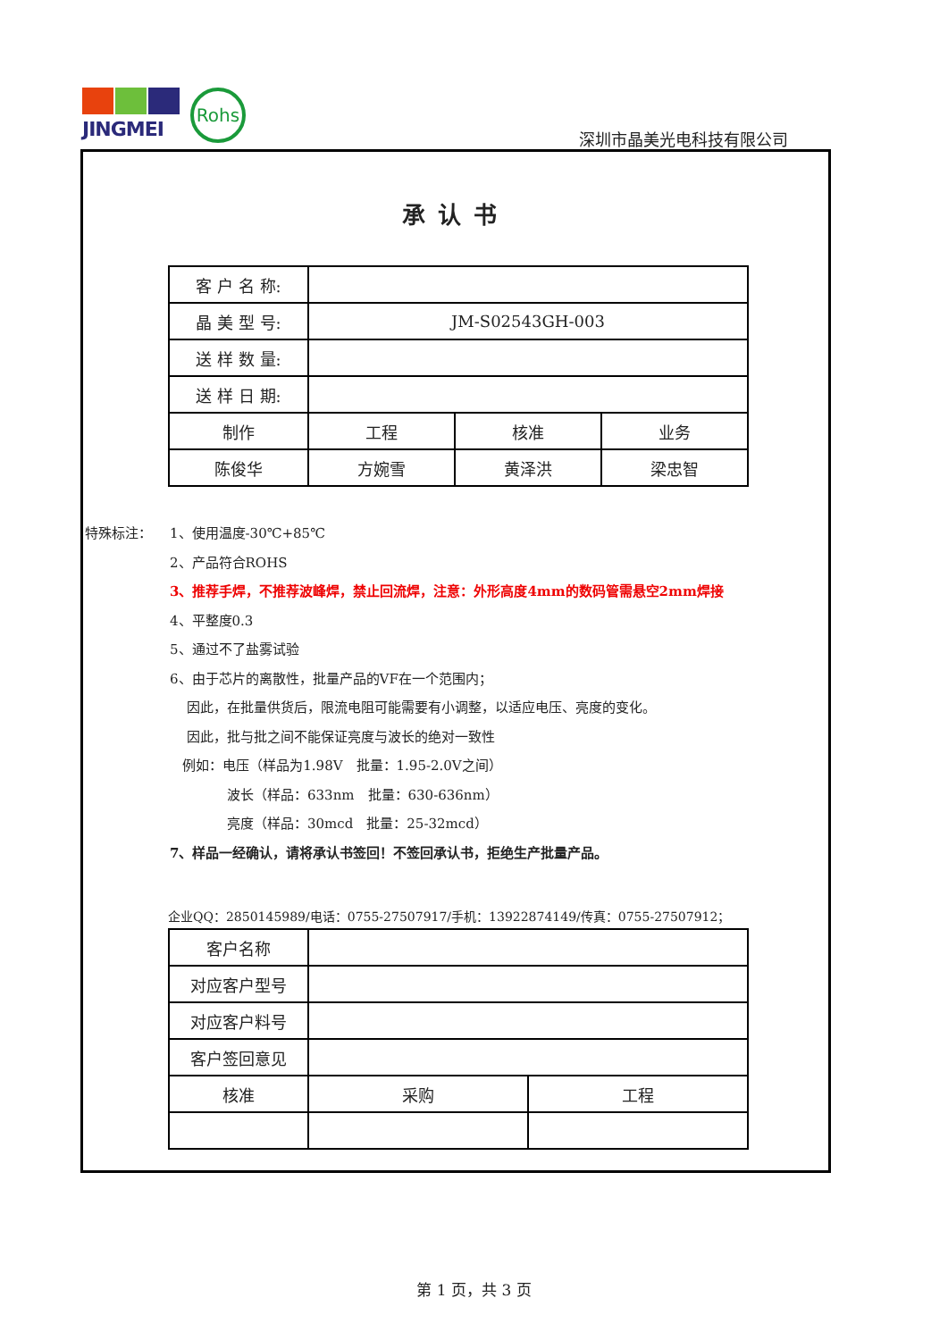JINGMEI
Rohs
深圳市晶美光电科技有限公司
承认书
| 客 户 名 称: | | | |
| 晶 美 型 号: | JM-S02543GH-003 | | |
| 送 样 数 量: | | | |
| 送 样 日 期: | | | |
| 制作 | 工程 | 核准 | 业务 |
| 陈俊华 | 方婉雪 | 黄泽洪 | 梁忠智 |
特殊标注： 1、使用温度-30℃+85℃
2、产品符合ROHS
3、推荐手焊，不推荐波峰焊，禁止回流焊，注意：外形高度4mm的数码管需悬空2mm焊接
4、平整度0.3
5、通过不了盐雾试验
6、由于芯片的离散性，批量产品的VF在一个范围内；
因此，在批量供货后，限流电阻可能需要有小调整，以适应电压、亮度的变化。
因此，批与批之间不能保证亮度与波长的绝对一致性
例如：电压（样品为1.98V　批量：1.95-2.0V之间）
波长（样品：633nm　批量：630-636nm）
亮度（样品：30mcd　批量：25-32mcd）
7、样品一经确认，请将承认书签回！不签回承认书，拒绝生产批量产品。
企业QQ：2850145989/电话：0755-27507917/手机：13922874149/传真：0755-27507912；
| 客户名称 | | |
| 对应客户型号 | | |
| 对应客户料号 | | |
| 客户签回意见 | | |
| 核准 | 采购 | 工程 |
第 1 页，共 3 页